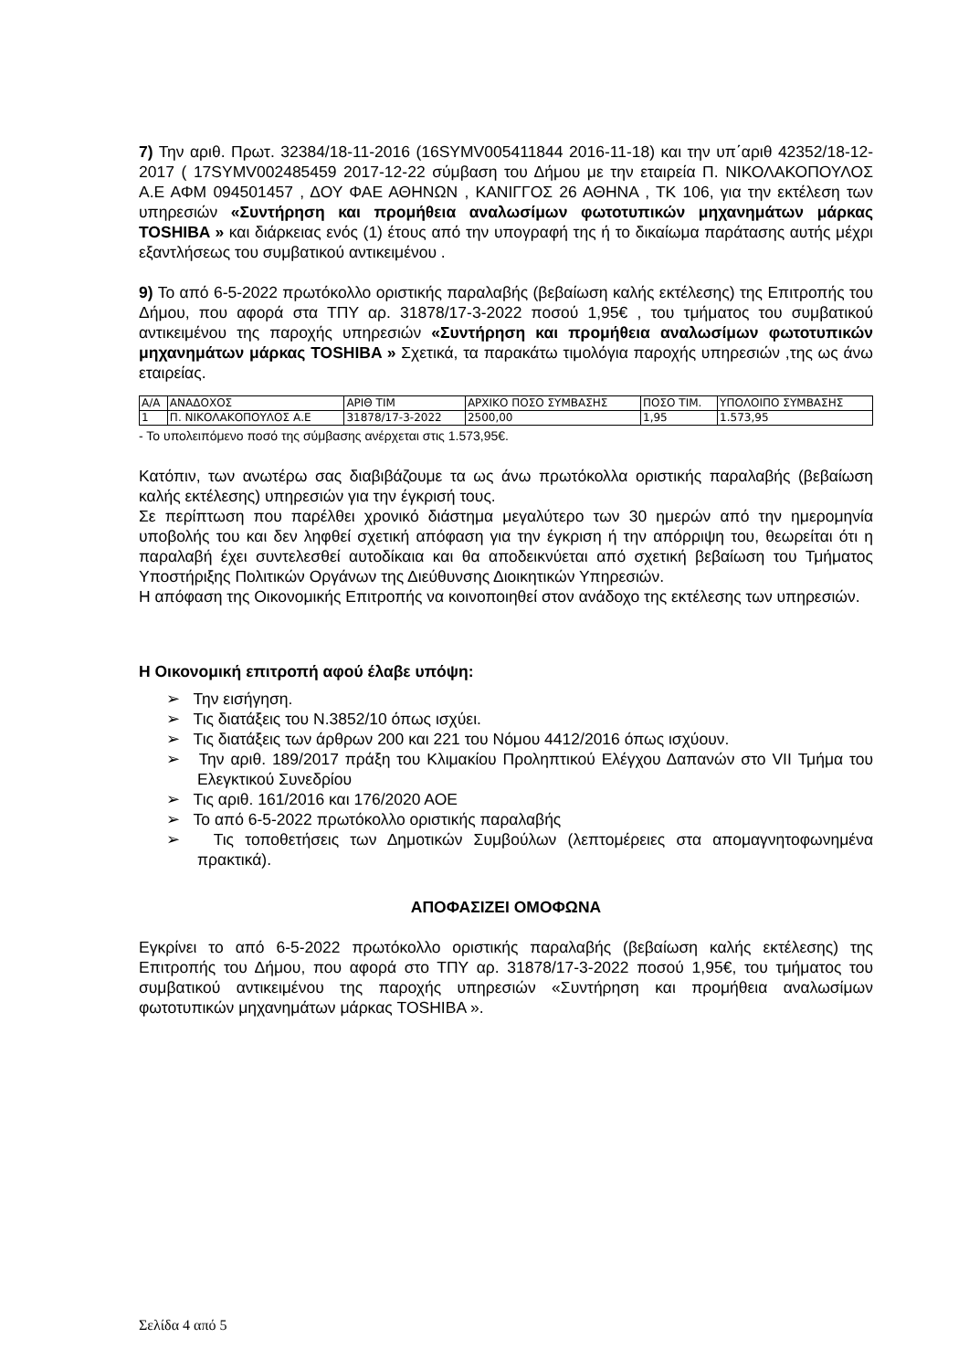7) Την αριθ. Πρωτ. 32384/18-11-2016 (16SYMV005411844 2016-11-18) και την υπ΄αριθ 42352/18-12-2017 ( 17SYMV002485459 2017-12-22 σύμβαση του Δήμου με την εταιρεία Π. ΝΙΚΟΛΑΚΟΠΟΥΛΟΣ Α.Ε ΑΦΜ 094501457 , ΔΟΥ ΦΑΕ ΑΘΗΝΩΝ , ΚΑΝΙΓΓΟΣ 26 ΑΘΗΝΑ , ΤΚ 106, για την εκτέλεση των υπηρεσιών «Συντήρηση και προμήθεια αναλωσίμων φωτοτυπικών μηχανημάτων μάρκας TOSHIBA » και διάρκειας ενός (1) έτους από την υπογραφή της ή το δικαίωμα παράτασης αυτής μέχρι εξαντλήσεως του συμβατικού αντικειμένου .
9) Το από 6-5-2022 πρωτόκολλο οριστικής παραλαβής (βεβαίωση καλής εκτέλεσης) της Επιτροπής του Δήμου, που αφορά στα ΤΠΥ αρ. 31878/17-3-2022 ποσού 1,95€ , του τμήματος του συμβατικού αντικειμένου της παροχής υπηρεσιών «Συντήρηση και προμήθεια αναλωσίμων φωτοτυπικών μηχανημάτων μάρκας TOSHIBA » Σχετικά, τα παρακάτω τιμολόγια παροχής υπηρεσιών ,της ως άνω εταιρείας.
| Α/Α | ΑΝΑΔΟΧΟΣ | ΑΡΙΘ ΤΙΜ | ΑΡΧΙΚΟ ΠΟΣΟ ΣΥΜΒΑΣΗΣ | ΠΟΣΟ ΤΙΜ. | ΥΠΟΛΟΙΠΟ ΣΥΜΒΑΣΗΣ |
| 1 | Π. ΝΙΚΟΛΑΚΟΠΟΥΛΟΣ Α.Ε | 31878/17-3-2022 | 2500,00 | 1,95 | 1.573,95 |
- Το υπολειπόμενο ποσό της σύμβασης ανέρχεται στις 1.573,95€.
Κατόπιν, των ανωτέρω σας διαβιβάζουμε τα ως άνω πρωτόκολλα οριστικής παραλαβής (βεβαίωση καλής εκτέλεσης) υπηρεσιών για την έγκρισή τους.
Σε περίπτωση που παρέλθει χρονικό διάστημα μεγαλύτερο των 30 ημερών από την ημερομηνία υποβολής του και δεν ληφθεί σχετική απόφαση για την έγκριση ή την απόρριψη του, θεωρείται ότι η παραλαβή έχει συντελεσθεί αυτοδίκαια και θα αποδεικνύεται από σχετική βεβαίωση του Τμήματος Υποστήριξης Πολιτικών Οργάνων της Διεύθυνσης Διοικητικών Υπηρεσιών.
Η απόφαση της Οικονομικής Επιτροπής να κοινοποιηθεί στον ανάδοχο της εκτέλεσης των υπηρεσιών.
Η Οικονομική επιτροπή αφού έλαβε υπόψη:
➢ Την εισήγηση.
➢ Τις διατάξεις του Ν.3852/10 όπως ισχύει.
➢ Τις διατάξεις των άρθρων 200 και 221 του Νόμου 4412/2016 όπως ισχύουν.
➢ Την αριθ. 189/2017 πράξη του Κλιμακίου Προληπτικού Ελέγχου Δαπανών στο VII Τμήμα του Ελεγκτικού Συνεδρίου
➢ Τις αριθ. 161/2016 και 176/2020 ΑΟΕ
➢ Το από 6-5-2022 πρωτόκολλο οριστικής παραλαβής
➢ Τις τοποθετήσεις των Δημοτικών Συμβούλων (λεπτομέρειες στα απομαγνητοφωνημένα πρακτικά).
ΑΠΟΦΑΣΙΖΕΙ ΟΜΟΦΩΝΑ
Εγκρίνει το από 6-5-2022 πρωτόκολλο οριστικής παραλαβής (βεβαίωση καλής εκτέλεσης) της Επιτροπής του Δήμου, που αφορά στο ΤΠΥ αρ. 31878/17-3-2022 ποσού 1,95€, του τμήματος του συμβατικού αντικειμένου της παροχής υπηρεσιών «Συντήρηση και προμήθεια αναλωσίμων φωτοτυπικών μηχανημάτων μάρκας TOSHIBA ».
Σελίδα 4 από 5